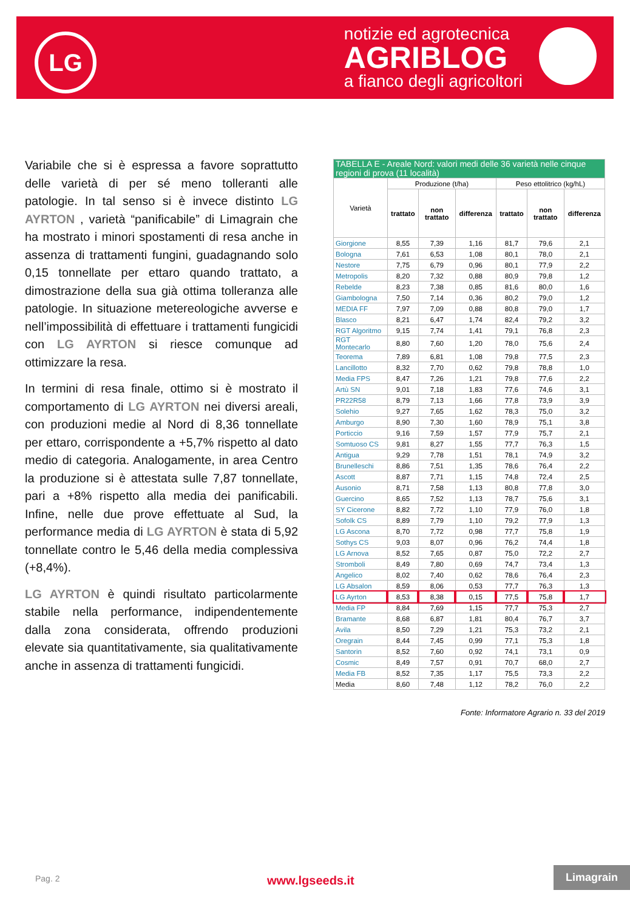LG
notizie ed agrotecnica
AGRIBLOG
a fianco degli agricoltori
Variabile che si è espressa a favore soprattutto delle varietà di per sé meno tolleranti alle patologie. In tal senso si è invece distinto LG AYRTON , varietà “panificabile” di Limagrain che ha mostrato i minori spostamenti di resa anche in assenza di trattamenti fungini, guadagnando solo 0,15 tonnellate per ettaro quando trattato, a dimostrazione della sua già ottima tolleranza alle patologie. In situazione metereologiche avverse e nell’impossibilità di effettuare i trattamenti fungicidi con LG AYRTON si riesce comunque ad ottimizzare la resa.
In termini di resa finale, ottimo si è mostrato il comportamento di LG AYRTON nei diversi areali, con produzioni medie al Nord di 8,36 tonnellate per ettaro, corrispondente a +5,7% rispetto al dato medio di categoria. Analogamente, in area Centro la produzione si è attestata sulle 7,87 tonnellate, pari a +8% rispetto alla media dei panificabili. Infine, nelle due prove effettuate al Sud, la performance media di LG AYRTON è stata di 5,92 tonnellate contro le 5,46 della media complessiva (+8,4%).
LG AYRTON è quindi risultato particolarmente stabile nella performance, indipendentemente dalla zona considerata, offrendo produzioni elevate sia quantitativamente, sia qualitativamente anche in assenza di trattamenti fungicidi.
| TABELLA E - Areale Nord: valori medi delle 36 varietà nelle cinque regioni di prova (11 località) | | | | | | |
| --- | --- | --- | --- | --- | --- | --- |
| Varietà | Produzione (t/ha) | | | Peso ettolitrico (kg/hL) | | |
| | trattato | non trattato | differenza | trattato | non trattato | differenza |
| Giorgione | 8,55 | 7,39 | 1,16 | 81,7 | 79,6 | 2,1 |
| Bologna | 7,61 | 6,53 | 1,08 | 80,1 | 78,0 | 2,1 |
| Nestore | 7,75 | 6,79 | 0,96 | 80,1 | 77,9 | 2,2 |
| Metropolis | 8,20 | 7,32 | 0,88 | 80,9 | 79,8 | 1,2 |
| Rebelde | 8,23 | 7,38 | 0,85 | 81,6 | 80,0 | 1,6 |
| Giambologna | 7,50 | 7,14 | 0,36 | 80,2 | 79,0 | 1,2 |
| MEDIA FF | 7,97 | 7,09 | 0,88 | 80,8 | 79,0 | 1,7 |
| Blasco | 8,21 | 6,47 | 1,74 | 82,4 | 79,2 | 3,2 |
| RGT Algoritmo | 9,15 | 7,74 | 1,41 | 79,1 | 76,8 | 2,3 |
| RGT Montecarlo | 8,80 | 7,60 | 1,20 | 78,0 | 75,6 | 2,4 |
| Teorema | 7,89 | 6,81 | 1,08 | 79,8 | 77,5 | 2,3 |
| Lancillotto | 8,32 | 7,70 | 0,62 | 79,8 | 78,8 | 1,0 |
| Media FPS | 8,47 | 7,26 | 1,21 | 79,8 | 77,6 | 2,2 |
| Artù SN | 9,01 | 7,18 | 1,83 | 77,6 | 74,6 | 3,1 |
| PR22R58 | 8,79 | 7,13 | 1,66 | 77,8 | 73,9 | 3,9 |
| Solehio | 9,27 | 7,65 | 1,62 | 78,3 | 75,0 | 3,2 |
| Amburgo | 8,90 | 7,30 | 1,60 | 78,9 | 75,1 | 3,8 |
| Porticcio | 9,16 | 7,59 | 1,57 | 77,9 | 75,7 | 2,1 |
| Somtuoso CS | 9,81 | 8,27 | 1,55 | 77,7 | 76,3 | 1,5 |
| Antigua | 9,29 | 7,78 | 1,51 | 78,1 | 74,9 | 3,2 |
| Brunelleschi | 8,86 | 7,51 | 1,35 | 78,6 | 76,4 | 2,2 |
| Ascott | 8,87 | 7,71 | 1,15 | 74,8 | 72,4 | 2,5 |
| Ausonio | 8,71 | 7,58 | 1,13 | 80,8 | 77,8 | 3,0 |
| Guercino | 8,65 | 7,52 | 1,13 | 78,7 | 75,6 | 3,1 |
| SY Cicerone | 8,82 | 7,72 | 1,10 | 77,9 | 76,0 | 1,8 |
| Sofolk CS | 8,89 | 7,79 | 1,10 | 79,2 | 77,9 | 1,3 |
| LG Ascona | 8,70 | 7,72 | 0,98 | 77,7 | 75,8 | 1,9 |
| Sothys CS | 9,03 | 8,07 | 0,96 | 76,2 | 74,4 | 1,8 |
| LG Arnova | 8,52 | 7,65 | 0,87 | 75,0 | 72,2 | 2,7 |
| Stromboli | 8,49 | 7,80 | 0,69 | 74,7 | 73,4 | 1,3 |
| Angelico | 8,02 | 7,40 | 0,62 | 78,6 | 76,4 | 2,3 |
| LG Absalon | 8,59 | 8,06 | 0,53 | 77,7 | 76,3 | 1,3 |
| LG Ayrton | 8,53 | 8,38 | 0,15 | 77,5 | 75,8 | 1,7 |
| Media FP | 8,84 | 7,69 | 1,15 | 77,7 | 75,3 | 2,7 |
| Bramante | 8,68 | 6,87 | 1,81 | 80,4 | 76,7 | 3,7 |
| Avila | 8,50 | 7,29 | 1,21 | 75,3 | 73,2 | 2,1 |
| Oregrain | 8,44 | 7,45 | 0,99 | 77,1 | 75,3 | 1,8 |
| Santorin | 8,52 | 7,60 | 0,92 | 74,1 | 73,1 | 0,9 |
| Cosmic | 8,49 | 7,57 | 0,91 | 70,7 | 68,0 | 2,7 |
| Media FB | 8,52 | 7,35 | 1,17 | 75,5 | 73,3 | 2,2 |
| Media | 8,60 | 7,48 | 1,12 | 78,2 | 76,0 | 2,2 |
Fonte: Informatore Agrario n. 33 del 2019
Pag. 2 www.lgseeds.it
Limagrain